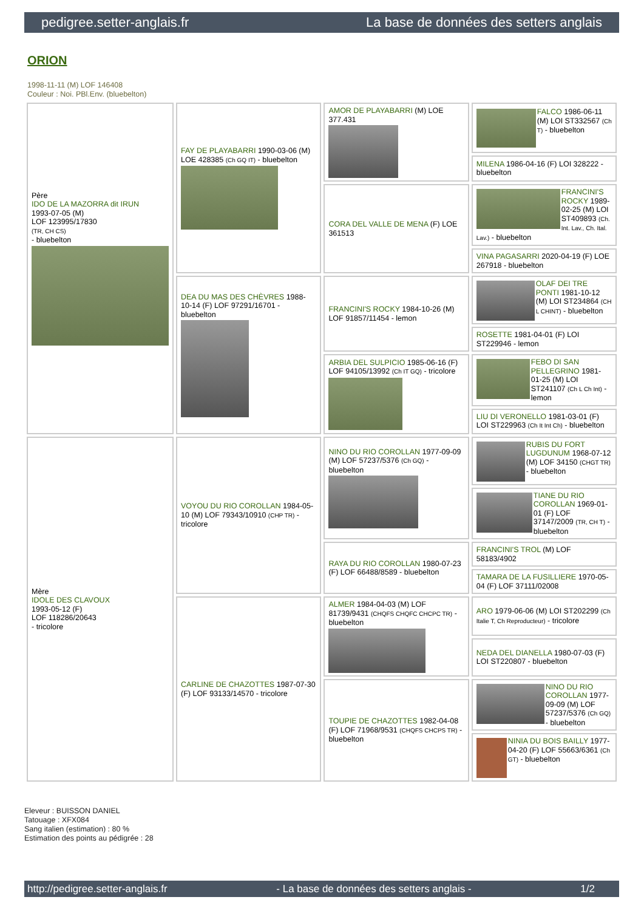pedigree.setter-anglais.fr La base de données des setters anglais
ORION
1998-11-11 (M) LOF 146408
Couleur : Noi. PBl.Env. (bluebelton)
| Père IDO DE LA MAZORRA dit IRUN 1993-07-05 (M) LOF 123995/17830 (TR, CH CS) - bluebelton | FAY DE PLAYABARRI 1990-03-06 (M) LOE 428385 (Ch GQ IT) - bluebelton | AMOR DE PLAYABARRI (M) LOE 377.431 | FALCO 1986-06-11 (M) LOI ST332567 (Ch T) - bluebelton |
| | | | MILENA 1986-04-16 (F) LOI 328222 - bluebelton |
| | | CORA DEL VALLE DE MENA (F) LOE 361513 | FRANCINI'S ROCKY 1989-02-25 (M) LOI ST409893 (Ch. Int. Lav., Ch. Ital. Lav.) - bluebelton |
| | | | VINA PAGASARRI 2020-04-19 (F) LOE 267918 - bluebelton |
| | DEA DU MAS DES CHÈVRES 1988-10-14 (F) LOF 97291/16701 - bluebelton | FRANCINI'S ROCKY 1984-10-26 (M) LOF 91857/11454 - lemon | OLAF DEI TRE PONTI 1981-10-12 (M) LOI ST234864 (CH L CHINT) - bluebelton |
| | | | ROSETTE 1981-04-01 (F) LOI ST229946 - lemon |
| | | ARBIA DEL SULPICIO 1985-06-16 (F) LOF 94105/13992 (Ch IT GQ) - tricolore | FEBO DI SAN PELLEGRINO 1981-01-25 (M) LOI ST241107 (Ch L Ch Int) - lemon |
| | | | LIU DI VERONELLO 1981-03-01 (F) LOI ST229963 (Ch It Int Ch) - bluebelton |
| Mère IDOLE DES CLAVOUX 1993-05-12 (F) LOF 118286/20643 - tricolore | VOYOU DU RIO COROLLAN 1984-05-10 (M) LOF 79343/10910 (CHP TR) - tricolore | NINO DU RIO COROLLAN 1977-09-09 (M) LOF 57237/5376 (Ch GQ) - bluebelton | RUBIS DU FORT LUGDUNUM 1968-07-12 (M) LOF 34150 (CHGT TR) - bluebelton |
| | | | TIANE DU RIO COROLLAN 1969-01-01 (F) LOF 37147/2009 (TR, CH T) - bluebelton |
| | | RAYA DU RIO COROLLAN 1980-07-23 (F) LOF 66488/8589 - bluebelton | FRANCINI'S TROL (M) LOF 58183/4902 |
| | | | TAMARA DE LA FUSILLIERE 1970-05-04 (F) LOF 37111/02008 |
| | CARLINE DE CHAZOTTES 1987-07-30 (F) LOF 93133/14570 - tricolore | ALMER 1984-04-03 (M) LOF 81739/9431 (CHQFS CHQFC CHCPC TR) - bluebelton | ARO 1979-06-06 (M) LOI ST202299 (Ch Italie T, Ch Reproducteur) - tricolore |
| | | | NEDA DEL DIANELLA 1980-07-03 (F) LOI ST220807 - bluebelton |
| | | TOUPIE DE CHAZOTTES 1982-04-08 (F) LOF 71968/9531 (CHQFS CHCPS TR) - bluebelton | NINO DU RIO COROLLAN 1977-09-09 (M) LOF 57237/5376 (Ch GQ) - bluebelton |
| | | | NINIA DU BOIS BAILLY 1977-04-20 (F) LOF 55663/6361 (Ch GT) - bluebelton |
Eleveur : BUISSON DANIEL
Tatouage : XFX084
Sang italien (estimation) : 80 %
Estimation des points au pédigrée : 28
http://pedigree.setter-anglais.fr - La base de données des setters anglais - 1/2